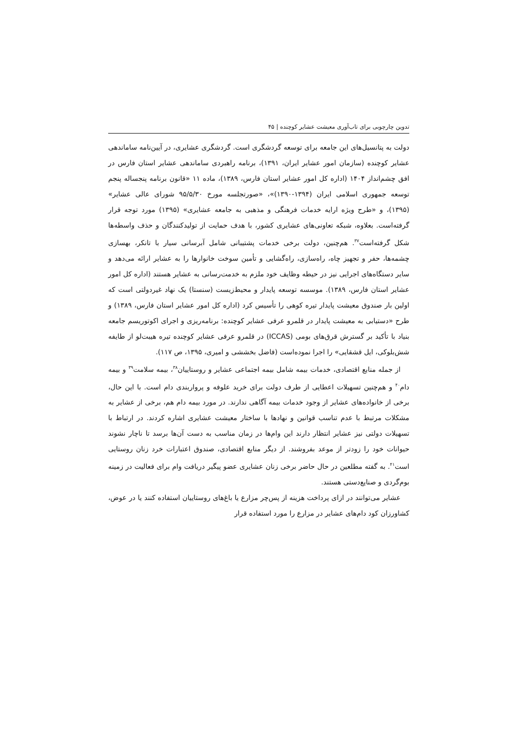تدوین چارچوبی برای تاب‌آوری معیشت عشایر کوچنده | ۴۵
دولت به پتانسیل‌های این جامعه برای توسعه گردشگری است. گردشگری عشایری، در آیین‌نامه ساماندهی عشایر کوچنده (سازمان امور عشایر ایران، ۱۳۹۱)، برنامه راهبردی ساماندهی عشایر استان فارس در افق چشم‌انداز ۱۴۰۴ (اداره کل امور عشایر استان فارس، ۱۳۸۹)، ماده ۱۱ «قانون برنامه پنجساله پنجم توسعه جمهوری اسلامی ایران (۱۳۹۴-۱۳۹۰)»، «صورتجلسه مورخ ۹۵/۵/۳۰ شورای عالی عشایر» (۱۳۹۵)، و «طرح ویژه ارایه خدمات فرهنگی و مذهبی به جامعه عشایری» (۱۳۹۵) مورد توجه قرار گرفته‌است. بعلاوه، شبکه تعاونی‌های عشایری کشور، با هدف حمایت از تولیدکنندگان و حذف واسطه‌ها شکل گرفته‌است<sup>۳۷</sup>. هم‌چنین، دولت برخی خدمات پشتیبانی شامل آبرسانی سیار با تانکر، بهسازی چشمه‌ها، حفر و تجهیز چاه، راه‌سازی، راه‌گشایی و تأمین سوخت خانوارها را به عشایر ارائه می‌دهد و سایر دستگاه‌های اجرایی نیز در حیطه وظایف خود ملزم به خدمت‌رسانی به عشایر هستند (اداره کل امور عشایر استان فارس، ۱۳۸۹). موسسه توسعه پایدار و محیط‌زیست (سنستا) یک نهاد غیردولتی است که اولین بار صندوق معیشت پایدار تیره کوهی را تأسیس کرد (اداره کل امور عشایر استان فارس، ۱۳۸۹) و طرح «دستیابی به معیشت پایدار در قلمرو عرفی عشایر کوچنده: برنامه‌ریزی و اجرای اکوتوریسم جامعه بنیاد با تأکید بر گسترش قرق‌های بومی (ICCAS) در قلمرو عرفی عشایر کوچنده تیره هیبت‌لو از طایفه شش‌بلوکی، ایل قشقایی» را اجرا نموده‌است (فاضل بخششی و امیری، ۱۳۹۵، ص ۱۱۷).
از جمله منابع اقتصادی، خدمات بیمه شامل بیمه اجتماعی عشایر و روستاییان<sup>۳۸</sup>، بیمه سلامت<sup>۳۹</sup> و بیمه دام<sup>۴۰</sup> و هم‌چنین تسهیلات اعطایی از طرف دولت برای خرید علوفه و پرواربندی دام است. با این حال، برخی از خانواده‌های عشایر از وجود خدمات بیمه آگاهی ندارند. در مورد بیمه دام هم، برخی از عشایر به مشکلات مرتبط با عدم تناسب قوانین و نهادها با ساختار معیشت عشایری اشاره کردند. در ارتباط با تسهیلات دولتی نیز عشایر انتظار دارند این وام‌ها در زمان مناسب به دست آن‌ها برسد تا ناچار نشوند حیوانات خود را زودتر از موعد بفروشند. از دیگر منابع اقتصادی، صندوق اعتبارات خرد زنان روستایی است<sup>۴۱</sup>. به گفته مطلعین در حال حاضر برخی زنان عشایری عضو پیگیر دریافت وام برای فعالیت در زمینه بوم‌گردی و صنایع‌دستی هستند.
عشایر می‌توانند در ازای پرداخت هزینه از پس‌چر مزارع یا باغ‌های روستاییان استفاده کنند یا در عوض، کشاورزان کود دام‌های عشایر در مزارع را مورد استفاده قرار